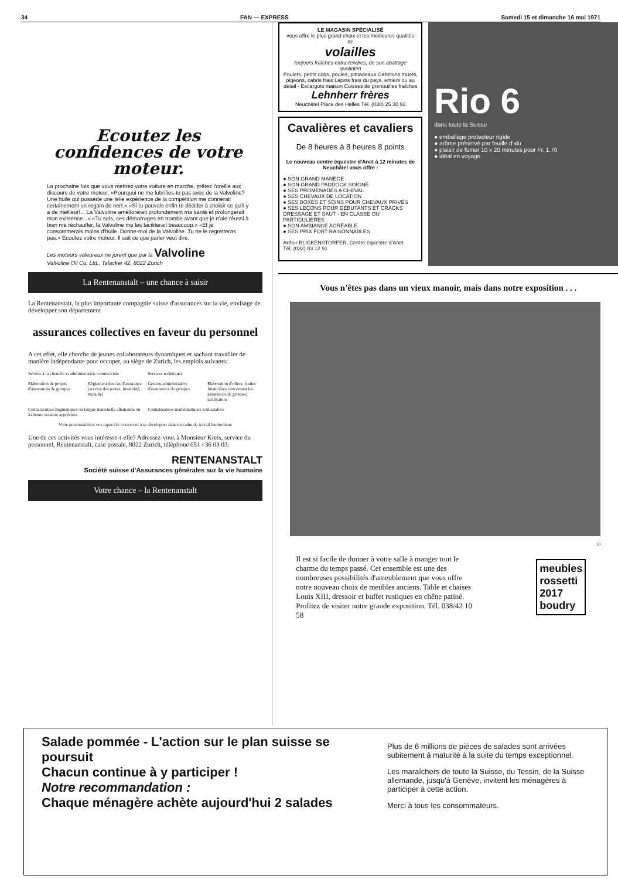34 FAN — EXPRESS Samedi 15 et dimanche 16 mai 1971
Ecoutez les confidences de votre moteur.
La prochaine fois que vous mettrez votre voiture en marche, prêtez l'oreille aux discours de votre moteur. «Pourquoi ne me lubrifies-tu pas avec de la Valvoline? Une huile qui possède une telle expérience de la compétition me donnerait certainement un regain de nerf.» «Si tu pouvais enfin te décider à choisir ce qu'il y a de meilleur!... La Valvoline améliorerait profondément ma santé et prolongerait mon existence...» «Tu sais, ces démarrages en trombe avant que je n'aie réussi à bien me réchauffer, la Valvoline me les faciliterait beaucoup.» «Et je consommerais moins d'huile. Donne-moi de la Valvoline. Tu ne le regretteras pas.» Ecoutez votre moteur. Il sait ce que parler veut dire.
Les moteurs valeureux ne jurent que par la Valvoline
Valvoline Oil Co. Ltd., Talacker 42, 8022 Zurich
La Rentenanstalt – une chance à saisir
La Rentenanstalt, la plus importante compagnie suisse d'assurances sur la vie, envisage de développer son département
assurances collectives en faveur du personnel
A cet effet, elle cherche de jeunes collaborateurs dynamiques et sachant travailler de manière indépendante pour occuper, au siège de Zurich, les emplois suivants:
Service à la clientèle et administration commerciale
Services techniques
Elaboration de projets d'assurances de groupes
Règlement des cas d'assurance (service des rentes, invalidité, maladie)
Gestion administrative d'assurances de groupes
Elaboration d'offres; études financières concernant les assurances de groupes; tarification
Connaissances linguistiques ou langue maternelle allemande ou italienne seraient appréciées
Connaissances mathématiques souhaitables
Votre personnalité et vos capacités trouveront à se développer dans un cadre de travail harmonieux
Une de ces activités vous intéresse-t-elle? Adressez-vous à Monsieur Kreis, service du personnel, Rentenanstalt, case postale, 8022 Zurich, téléphone 051 / 36 03 03.
RENTENANSTALT
Société suisse d'Assurances générales sur la vie humaine
Votre chance – la Rentenanstalt
LE MAGASIN SPÉCIALISÉ
vous offre le plus grand choix et les meilleures qualités de
volailles
toujours fraîches extra-tendres, de son abattage quotidien
Poulets, petits coqs, poules, pintadeaux Canetons muets, pigeons, cabris frais Lapins frais du pays, entiers ou au détail - Escargots maison Cuisses de grenouilles fraîches
Lehnherr frères
Neuchâtel Place des Halles Tél. (038) 25 30 92
Cavalières et cavaliers
De 8 heures à 8 heures 8 points
Le nouveau centre équestre d'Anet à 12 minutes de Neuchâtel vous offre :
● SON GRAND MANÈGE
● SON GRAND PADDOCK SOIGNÉ
● SES PROMENADES A CHEVAL
● SES CHEVAUX DE LOCATION
● SES BOXES ET SOINS POUR CHEVAUX PRIVÉS
● SES LEÇONS POUR DÉBUTANTS ET CRACKS DRESSAGE ET SAUT - EN CLASSE OU PARTICULIÈRES
● SON AMBIANCE AGRÉABLE
● SES PRIX FORT RAISONNABLES
Arthur BLICKENSTORFER, Centre équestre d'Anet
Tél. (032) 83 12 91
Rio 6
dans toute la Suisse
● emballage protecteur rigide
● arôme préservé par feuille d'alu
● plaisir de fumer 10 x 20 minutes pour Fr. 1.70
● idéal en voyage
Vous n'êtes pas dans un vieux manoir, mais dans notre exposition . . .
10
Il est si facile de donner à votre salle à manger tout le charme du temps passé. Cet ensemble est une des nombreuses possibilités d'ameublement que vous offre notre nouveau choix de meubles anciens. Table et chaises Louis XIII, dressoir et buffet rustiques en chêne patiné. Profitez de visiter notre grande exposition. Tél. 038/42 10 58
meubles
rossetti
2017
boudry
Salade pommée - L'action sur le plan suisse se poursuit
Chacun continue à y participer !
Notre recommandation :
Chaque ménagère achète aujourd'hui 2 salades
Plus de 6 millions de pièces de salades sont arrivées subitement à maturité à la suite du temps exceptionnel.
Les maraîchers de toute la Suisse, du Tessin, de la Suisse allemande, jusqu'à Genève, invitent les ménagères à participer à cette action.
Merci à tous les consommateurs.